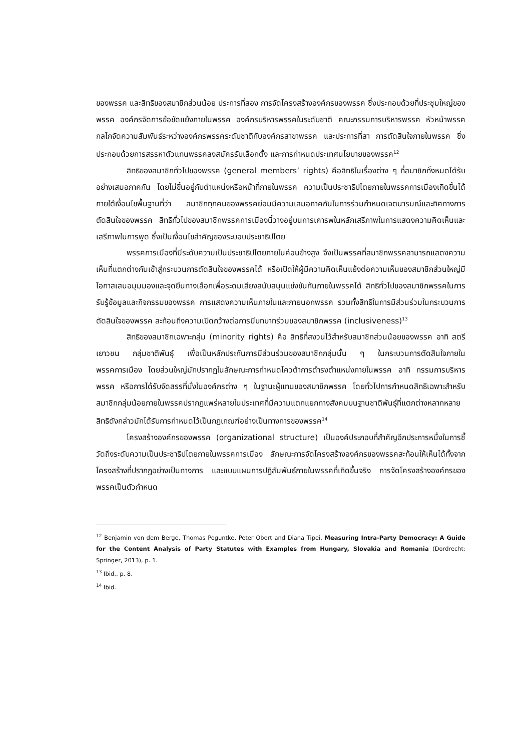ของพรรค และสิทธิของสมาชิกส่วนน้อย ประการที่สอง การจัดโครงสร้างองค์กรของพรรค ซึ่งประกอบด้วยที่ประชุมใหญ่ของพรรค องค์กรจัดการข้อขัดแย้งภายในพรรค องค์กรบริหารพรรคในระดับชาติ คณะกรรมการบริหารพรรค หัวหน้าพรรค กลไกจัดความสัมพันธ์ระหว่างองค์กรพรรคระดับชาติกับองค์กรสาขาพรรค และประการที่สา การตัดสินใจภายในพรรค ซึ่งประกอบด้วยการสรรหาตัวแทนพรรคลงสมัครรับเลือกตั้ง และการกำหนดประเทศนโยบายของพรรค<sup>12</sup>
สิทธิของสมาชิกทั่วไปของพรรค (general members’ rights) คือสิทธิในเรื่องต่าง ๆ ที่สมาชิกทั้งหมดได้รับอย่างเสมอภาคกัน โดยไม่ขึ้นอยู่กับตำแหน่งหรือหน้าที่ภายในพรรค ความเป็นประชาธิปไตยภายในพรรคการเมืองเกิดขึ้นได้ภายใต้เงื่อนไขพื้นฐานที่ว่า สมาชิกทุกคนของพรรคย่อมมีความเสมอภาคกันในการร่วมกำหนดเจตนารมณ์และทิศทางการตัดสินใจของพรรค สิทธิทั่วไปของสมาชิกพรรคการเมืองนี้วางอยู่บนการเคารพในหลักเสรีภาพในการแสดงความคิดเห็นและเสรีภาพในการพูด ซึ่งเป็นเงื่อนไขสำคัญของระบอบประชาธิปไตย
พรรคการเมืองที่มีระดับความเป็นประชาธิปไตยภายในค่อนข้างสูง จึงเป็นพรรคที่สมาชิกพรรคสามารถแสดงความเห็นที่แตกต่างกันเข้าสู่กระบวนการตัดสินใจของพรรคได้ หรือเปิดให้ผู้มีความคิดเห็นแย้งต่อความเห็นของสมาชิกส่วนใหญ่มีโอกาสเสนอมุมมองและจุดยืนทางเลือกเพื่อระดมเสียงสนับสนุนแข่งขันกันภายในพรรคได้ สิทธิทั่วไปของสมาชิกพรรคในการรับรู้ข้อมูลและกิจกรรมของพรรค การแสดงความเห็นภายในและภายนอกพรรค รวมทั้งสิทธิในการมีส่วนร่วมในกระบวนการตัดสินใจของพรรค สะท้อนถึงความเปิดกว้างต่อการมีบทบาทร่วมของสมาชิกพรรค (inclusiveness)<sup>13</sup>
สิทธิของสมาชิกเฉพาะกลุ่ม (minority rights) คือ สิทธิที่สงวนไว้สำหรับสมาชิกส่วนน้อยของพรรค อาทิ สตรี เยาวชน กลุ่มชาติพันธุ์ เพื่อเป็นหลักประกันการมีส่วนร่วมของสมาชิกกลุ่มนั้น ๆ ในกระบวนการตัดสินใจภายในพรรคการเมือง โดยส่วนใหญ่มักปรากฏในลักษณะการกำหนดโควต้าการดำรงตำแหน่งภายในพรรค อาทิ กรรมการบริหารพรรค หรือการได้รับจัดสรรที่นั่งในองค์กรต่าง ๆ ในฐานะผู้แทนของสมาชิกพรรค โดยทั่วไปการกำหนดสิทธิเฉพาะสำหรับสมาชิกกลุ่มน้อยภายในพรรคปรากฏแพร่หลายในประเทศที่มีความแตกแยกทางสังคมบนฐานชาติพันธุ์ที่แตกต่างหลากหลาย สิทธิดังกล่าวมักได้รับการกำหนดไว้เป็นกฎเกณฑ์อย่างเป็นทางการของพรรค<sup>14</sup>
โครงสร้างองค์กรของพรรค (organizational structure) เป็นองค์ประกอบที่สำคัญอีกประการหนึ่งในการชี้วัดถึงระดับความเป็นประชาธิปไตยภายในพรรคการเมือง ลักษณะการจัดโครงสร้างองค์กรของพรรคสะท้อนให้เห็นได้ทั้งจากโครงสร้างที่ปรากฏอย่างเป็นทางการ และแบบแผนการปฏิสัมพันธ์ภายในพรรคที่เกิดขึ้นจริง การจัดโครงสร้างองค์กรของพรรคเป็นตัวกำหนด
<sup>12</sup> Benjamin von dem Berge, Thomas Poguntke, Peter Obert and Diana Tipei, Measuring Intra-Party Democracy: A Guide for the Content Analysis of Party Statutes with Examples from Hungary, Slovakia and Romania (Dordrecht: Springer, 2013), p. 1.
<sup>13</sup> Ibid., p. 8.
<sup>14</sup> Ibid.